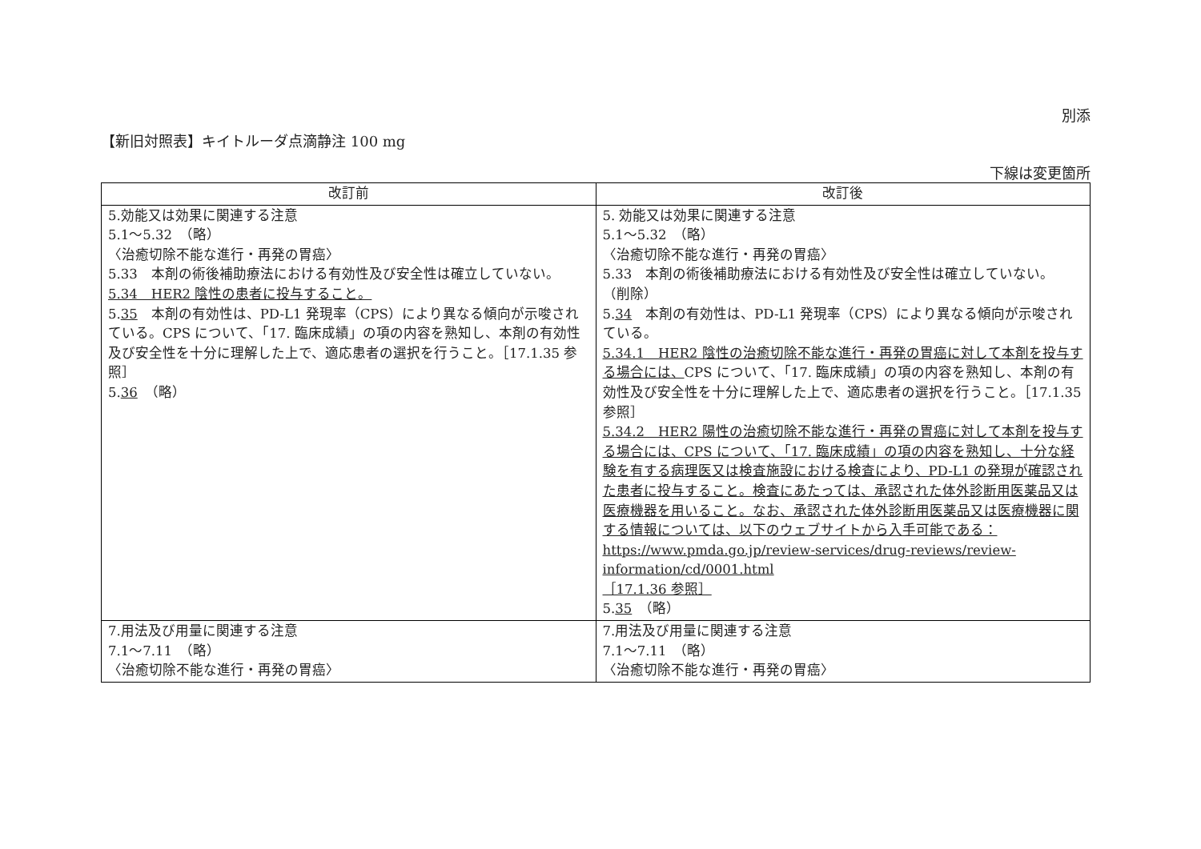別添
【新旧対照表】キイトルーダ点滴静注 100 mg
下線は変更箇所
| 改訂前 | 改訂後 |
| --- | --- |
| 5.効能又は効果に関連する注意 5.1～5.32 （略） 〈治癒切除不能な進行・再発の胃癌〉 5.33 本剤の術後補助療法における有効性及び安全性は確立していない。 5.34 HER2 陰性の患者に投与すること。 5. 35 本剤の有効性は、PD-L1 発現率（CPS）により異なる傾向が示唆されている。CPS について、「17. 臨床成績」の項の内容を熟知し、本剤の有効性及び安全性を十分に理解した上で、適応患者の選択を行うこと。［17.1.35 参照］ 5. 36 （略） | 5. 効能又は効果に関連する注意 5.1～5.32 （略） 〈治癒切除不能な進行・再発の胃癌〉 5.33 本剤の術後補助療法における有効性及び安全性は確立していない。 （削除） 5. 34 本剤の有効性は、PD-L1 発現率（CPS）により異なる傾向が示唆されている。 5.34.1 HER2 陰性の治癒切除不能な進行・再発の胃癌に対して本剤を投与する場合には、 CPS について、「17. 臨床成績」の項の内容を熟知し、本剤の有効性及び安全性を十分に理解した上で、適応患者の選択を行うこと。［17.1.35 参照］ 5.34.2 HER2 陽性の治癒切除不能な進行・再発の胃癌に対して本剤を投与する場合には、CPS について、「17. 臨床成績」の項の内容を熟知し、十分な経験を有する病理医又は検査施設における検査により、PD-L1 の発現が確認された患者に投与すること。検査にあたっては、承認された体外診断用医薬品又は医療機器を用いること。なお、承認された体外診断用医薬品又は医療機器に関する情報については、以下のウェブサイトから入手可能である： https://www.pmda.go.jp/review-services/drug-reviews/review-information/cd/0001.html ［17.1.36 参照］ 5. 35 （略） |
| 7.用法及び用量に関連する注意 7.1～7.11 （略） 〈治癒切除不能な進行・再発の胃癌〉 | 7.用法及び用量に関連する注意 7.1～7.11 （略） 〈治癒切除不能な進行・再発の胃癌〉 |